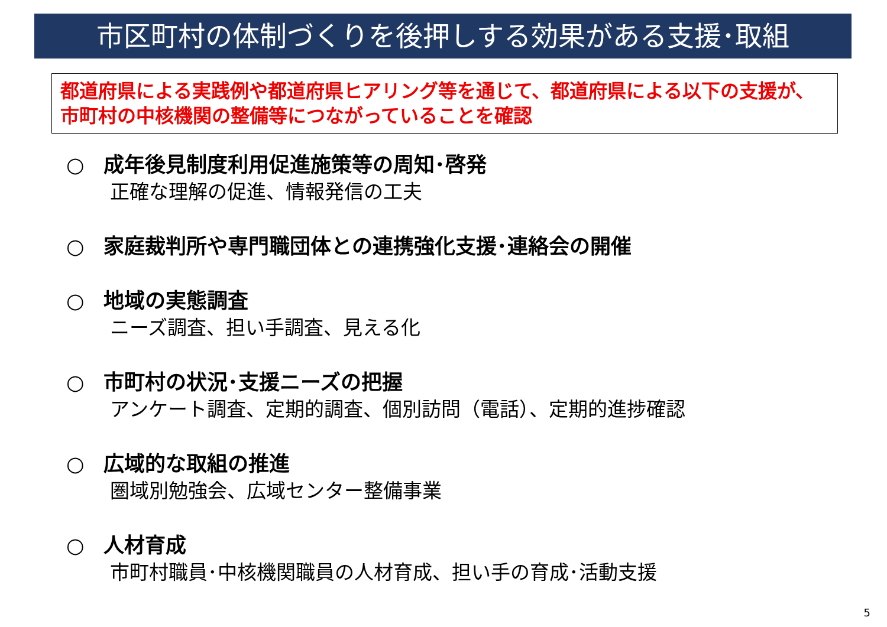市区町村の体制づくりを後押しする効果がある支援･取組
都道府県による実践例や都道府県ヒアリング等を通じて、都道府県による以下の支援が、市町村の中核機関の整備等につながっていることを確認
○ 成年後見制度利用促進施策等の周知･啓発
正確な理解の促進、情報発信の工夫
○ 家庭裁判所や専門職団体との連携強化支援･連絡会の開催
○ 地域の実態調査
ニーズ調査、担い手調査、見える化
○ 市町村の状況･支援ニーズの把握
アンケート調査、定期的調査、個別訪問（電話）、定期的進捗確認
○ 広域的な取組の推進
圏域別勉強会、広域センター整備事業
○ 人材育成
市町村職員･中核機関職員の人材育成、担い手の育成･活動支援
5